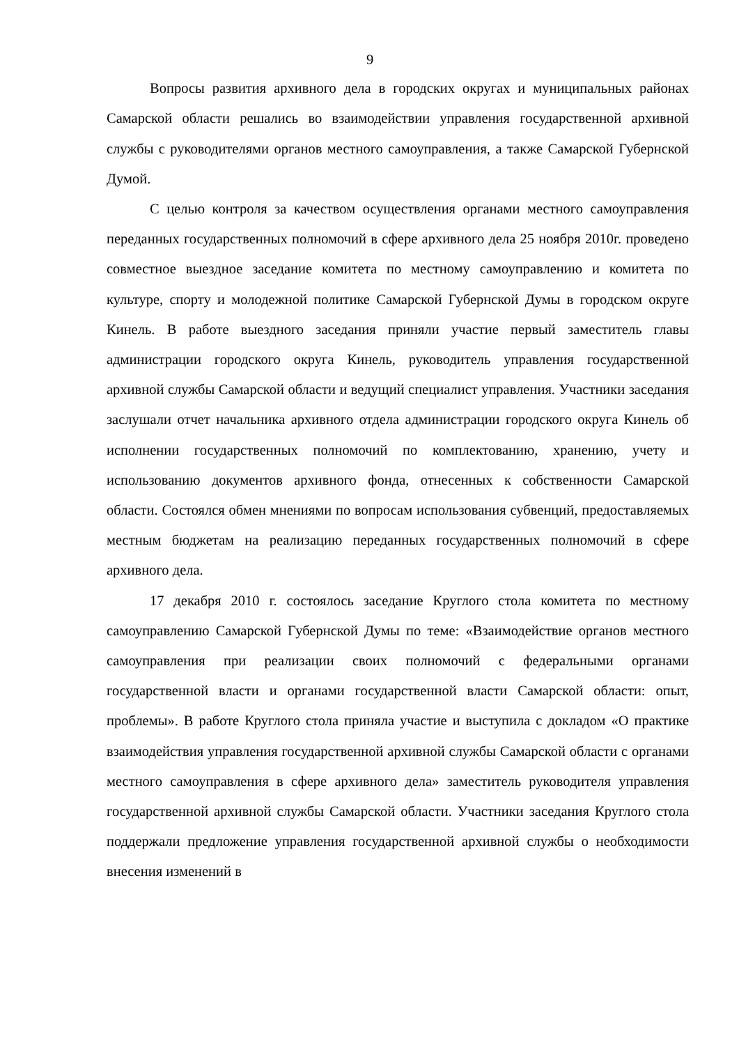9
Вопросы развития архивного дела в городских округах и муниципальных районах Самарской области решались во взаимодействии управления государственной архивной службы с руководителями органов местного самоуправления, а также Самарской Губернской Думой.
С целью контроля за качеством осуществления органами местного самоуправления переданных государственных полномочий в сфере архивного дела 25 ноября 2010г. проведено совместное выездное заседание комитета по местному самоуправлению и комитета по культуре, спорту и молодежной политике Самарской Губернской Думы в городском округе Кинель. В работе выездного заседания приняли участие первый заместитель главы администрации городского округа Кинель, руководитель управления государственной архивной службы Самарской области и ведущий специалист управления. Участники заседания заслушали отчет начальника архивного отдела администрации городского округа Кинель об исполнении государственных полномочий по комплектованию, хранению, учету и использованию документов архивного фонда, отнесенных к собственности Самарской области. Состоялся обмен мнениями по вопросам использования субвенций, предоставляемых местным бюджетам на реализацию переданных государственных полномочий в сфере архивного дела.
17 декабря 2010 г. состоялось заседание Круглого стола комитета по местному самоуправлению Самарской Губернской Думы по теме: «Взаимодействие органов местного самоуправления при реализации своих полномочий с федеральными органами государственной власти и органами государственной власти Самарской области: опыт, проблемы». В работе Круглого стола приняла участие и выступила с докладом «О практике взаимодействия управления государственной архивной службы Самарской области с органами местного самоуправления в сфере архивного дела» заместитель руководителя управления государственной архивной службы Самарской области. Участники заседания Круглого стола поддержали предложение управления государственной архивной службы о необходимости внесения изменений в